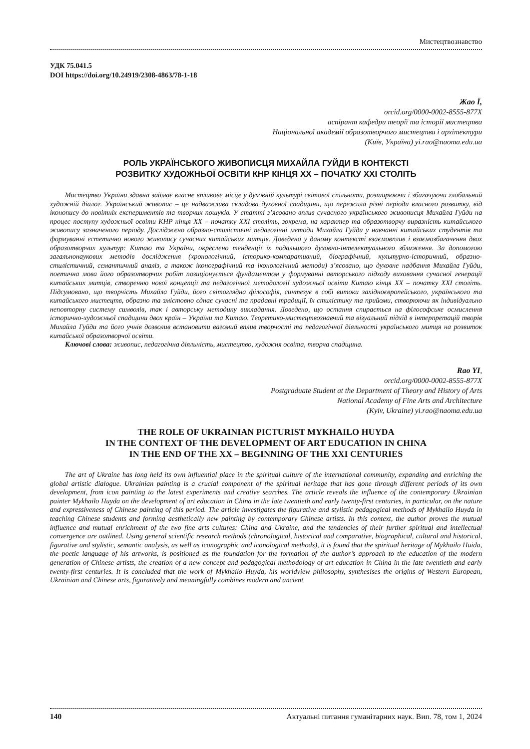Мистецтвознавство
УДК 75.041.5
DOI https://doi.org/10.24919/2308-4863/78-1-18
Жао Ї,
orcid.org/0000-0002-8555-877X
аспірант кафедри теорії та історії мистецтва
Національної академії образотворчого мистецтва і архітектури
(Київ, Україна) yi.rao@naoma.edu.ua
РОЛЬ УКРАЇНСЬКОГО ЖИВОПИСЦЯ МИХАЙЛА ГУЙДИ В КОНТЕКСТІ
РОЗВИТКУ ХУДОЖНЬОЇ ОСВІТИ КНР КІНЦЯ ХХ – ПОЧАТКУ ХХІ СТОЛІТЬ
Мистецтво України здавна займає власне впливове місце у духовній культурі світової спільноти, розширюючи і збагачуючи глобальний художній діалог. Український живопис – це надважлива складова духовної спадщини, що пережила різні періоди власного розвитку, від іконопису до новітніх експериментів та творчих пошуків. У статті з’ясовано вплив сучасного українського живописця Михайла Гуйди на процес поступу художньої освіти КНР кінця ХХ – початку ХХІ століть, зокрема, на характер та образотворчу виразність китайського живопису зазначеного періоду. Досліджено образно-стилістичні педагогічні методи Михайла Гуйди у навчанні китайських студентів та формуванні естетично нового живопису сучасних китайських митців. Доведено у даному контексті взаємовплив і взаємозбагачення двох образотворчих культур: Китаю та України, окреслено тенденції їх подальшого духовно-інтелектуального зближення. За допомогою загальнонаукових методів дослідження (хронологічний, історико-компаративний, біографічний, культурно-історичний, образно-стилістичний, семантичний аналіз, а також іконографічний та іконологічний методи) з’ясовано, що духовне надбання Михайла Гуйди, поетична мова його образотворчих робіт позиціонується фундаментом у формуванні авторського підходу виховання сучасної генерації китайських митців, створенню нової концепції та педагогічної методології художньої освіти Китаю кінця ХХ – початку ХХІ століть. Підсумовано, що творчість Михайла Гуйди, його світоглядна філософія, синтезує в собі витоки західноєвропейського, українського та китайського мистецтв, образно та змістовно єднає сучасні та прадавні традиції, їх стилістику та прийоми, створюючи як індивідуально неповторну систему символів, так і авторську методику викладання. Доведено, що остання спирається на філософське осмислення історично-художньої спадщини двох країн – України та Китаю. Теоретико-мистецтвознавчий та візуальний підхід в інтерпретацій творів Михайла Гуйди та його учнів дозволив встановити вагомий вплив творчості та педагогічної діяльності українського митця на розвиток китайської образотворчої освіти.
Ключові слова: живопис, педагогічна діяльність, мистецтво, художня освіта, творча спадщина.
Rao YI,
orcid.org/0000-0002-8555-877X
Postgraduate Student at the Department of Theory and History of Arts
National Academy of Fine Arts and Architecture
(Kyiv, Ukraine) yi.rao@naoma.edu.ua
THE ROLE OF UKRAINIAN PICTURIST MYKHAILO HUYDA
IN THE CONTEXT OF THE DEVELOPMENT OF ART EDUCATION IN CHINA
IN THE END OF THE XX – BEGINNING OF THE XXI CENTURIES
The art of Ukraine has long held its own influential place in the spiritual culture of the international community, expanding and enriching the global artistic dialogue. Ukrainian painting is a crucial component of the spiritual heritage that has gone through different periods of its own development, from icon painting to the latest experiments and creative searches. The article reveals the influence of the contemporary Ukrainian painter Mykhailo Huyda on the development of art education in China in the late twentieth and early twenty-first centuries, in particular, on the nature and expressiveness of Chinese painting of this period. The article investigates the figurative and stylistic pedagogical methods of Mykhailo Huyda in teaching Chinese students and forming aesthetically new painting by contemporary Chinese artists. In this context, the author proves the mutual influence and mutual enrichment of the two fine arts cultures: China and Ukraine, and the tendencies of their further spiritual and intellectual convergence are outlined. Using general scientific research methods (chronological, historical and comparative, biographical, cultural and historical, figurative and stylistic, semantic analysis, as well as iconographic and iconological methods), it is found that the spiritual heritage of Mykhailo Huida, the poetic language of his artworks, is positioned as the foundation for the formation of the author’s approach to the education of the modern generation of Chinese artists, the creation of a new concept and pedagogical methodology of art education in China in the late twentieth and early twenty-first centuries. It is concluded that the work of Mykhailo Huyda, his worldview philosophy, synthesises the origins of Western European, Ukrainian and Chinese arts, figuratively and meaningfully combines modern and ancient
140 Актуальні питання гуманітарних наук. Вип. 78, том 1, 2024